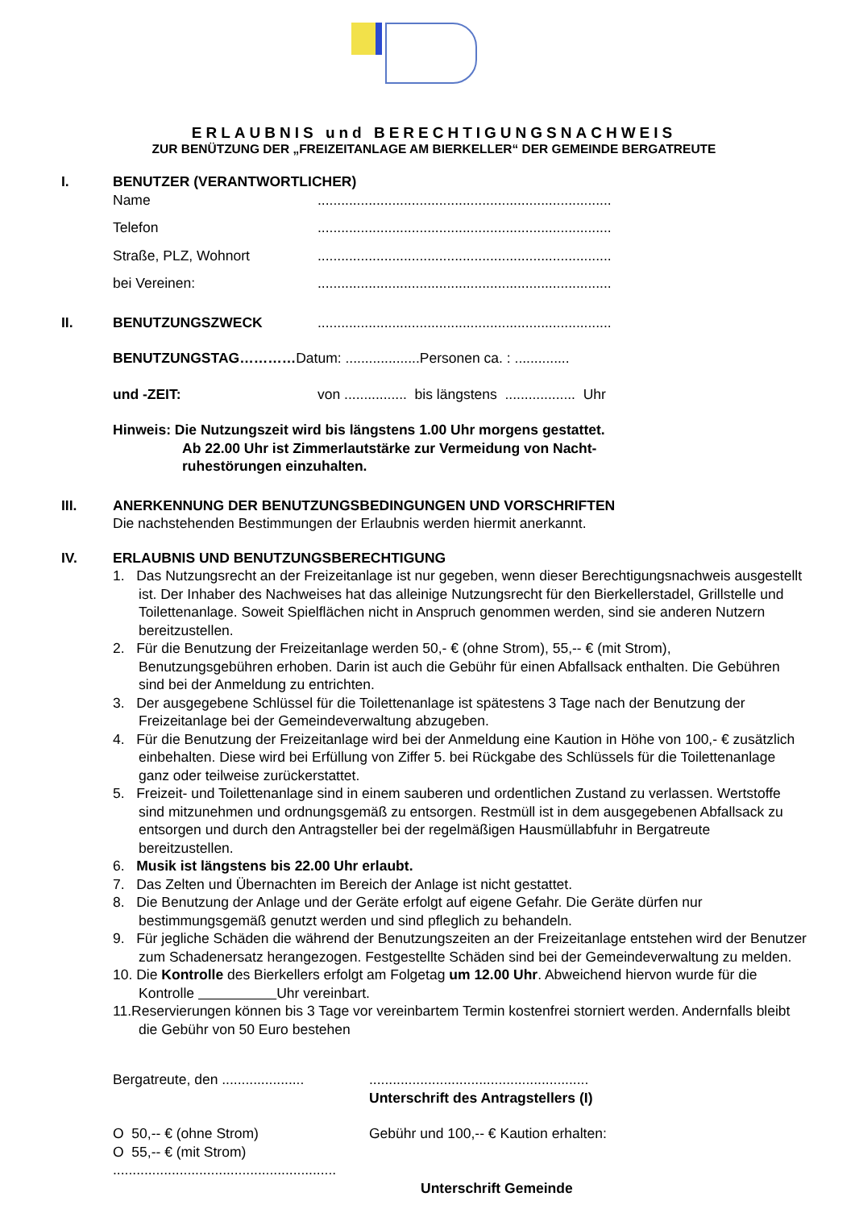ERLAUBNIS und BERECHTIGUNGSNACHWEIS
ZUR BENÜTZUNG DER „FREIZEITANLAGE AM BIERKELLER“ DER GEMEINDE BERGATREUTE
I. BENUTZER (VERANTWORTLICHER)
Name ...........................................................................
Telefon ...........................................................................
Straße, PLZ, Wohnort ...........................................................................
bei Vereinen: ...........................................................................
II. BENUTZUNGSZWECK ...........................................................................
BENUTZUNGSTAG………… Datum: ...................Personen ca. : ..............
und -ZEIT: von ................ bis längstens .................. Uhr
Hinweis: Die Nutzungszeit wird bis längstens 1.00 Uhr morgens gestattet.
Ab 22.00 Uhr ist Zimmerlautstärke zur Vermeidung von Nacht-
ruhestörungen einzuhalten.
III. ANERKENNUNG DER BENUTZUNGSBEDINGUNGEN UND VORSCHRIFTEN
Die nachstehenden Bestimmungen der Erlaubnis werden hiermit anerkannt.
IV. ERLAUBNIS UND BENUTZUNGSBERECHTIGUNG
1. Das Nutzungsrecht an der Freizeitanlage ist nur gegeben, wenn dieser Berechtigungsnachweis ausgestellt ist. Der Inhaber des Nachweises hat das alleinige Nutzungsrecht für den Bierkellerstadel, Grillstelle und Toilettenanlage. Soweit Spielflächen nicht in Anspruch genommen werden, sind sie anderen Nutzern bereitzustellen.
2. Für die Benutzung der Freizeitanlage werden 50,- € (ohne Strom), 55,-- € (mit Strom), Benutzungsgebühren erhoben. Darin ist auch die Gebühr für einen Abfallsack enthalten. Die Gebühren sind bei der Anmeldung zu entrichten.
3. Der ausgegebene Schlüssel für die Toilettenanlage ist spätestens 3 Tage nach der Benutzung der Freizeitanlage bei der Gemeindeverwaltung abzugeben.
4. Für die Benutzung der Freizeitanlage wird bei der Anmeldung eine Kaution in Höhe von 100,- € zusätzlich einbehalten. Diese wird bei Erfüllung von Ziffer 5. bei Rückgabe des Schlüssels für die Toilettenanlage ganz oder teilweise zurückerstattet.
5. Freizeit- und Toilettenanlage sind in einem sauberen und ordentlichen Zustand zu verlassen. Wertstoffe sind mitzunehmen und ordnungsgemäß zu entsorgen. Restmüll ist in dem ausgegebenen Abfallsack zu entsorgen und durch den Antragsteller bei der regelmäßigen Hausmüllabfuhr in Bergatreute bereitzustellen.
6. Musik ist längstens bis 22.00 Uhr erlaubt.
7. Das Zelten und Übernachten im Bereich der Anlage ist nicht gestattet.
8. Die Benutzung der Anlage und der Geräte erfolgt auf eigene Gefahr. Die Geräte dürfen nur bestimmungsgemäß genutzt werden und sind pfleglich zu behandeln.
9. Für jegliche Schäden die während der Benutzungszeiten an der Freizeitanlage entstehen wird der Benutzer zum Schadenersatz herangezogen. Festgestellte Schäden sind bei der Gemeindeverwaltung zu melden.
10. Die Kontrolle des Bierkellers erfolgt am Folgetag um 12.00 Uhr. Abweichend hiervon wurde für die Kontrolle Uhr vereinbart.
11.Reservierungen können bis 3 Tage vor vereinbartem Termin kostenfrei storniert werden. Andernfalls bleibt die Gebühr von 50 Euro bestehen
Bergatreute, den .....................
........................................................
Unterschrift des Antragstellers (I)
O 50,-- € (ohne Strom)
O 55,-- € (mit Strom)
.........................................................
Gebühr und 100,-- € Kaution erhalten:
Unterschrift Gemeinde